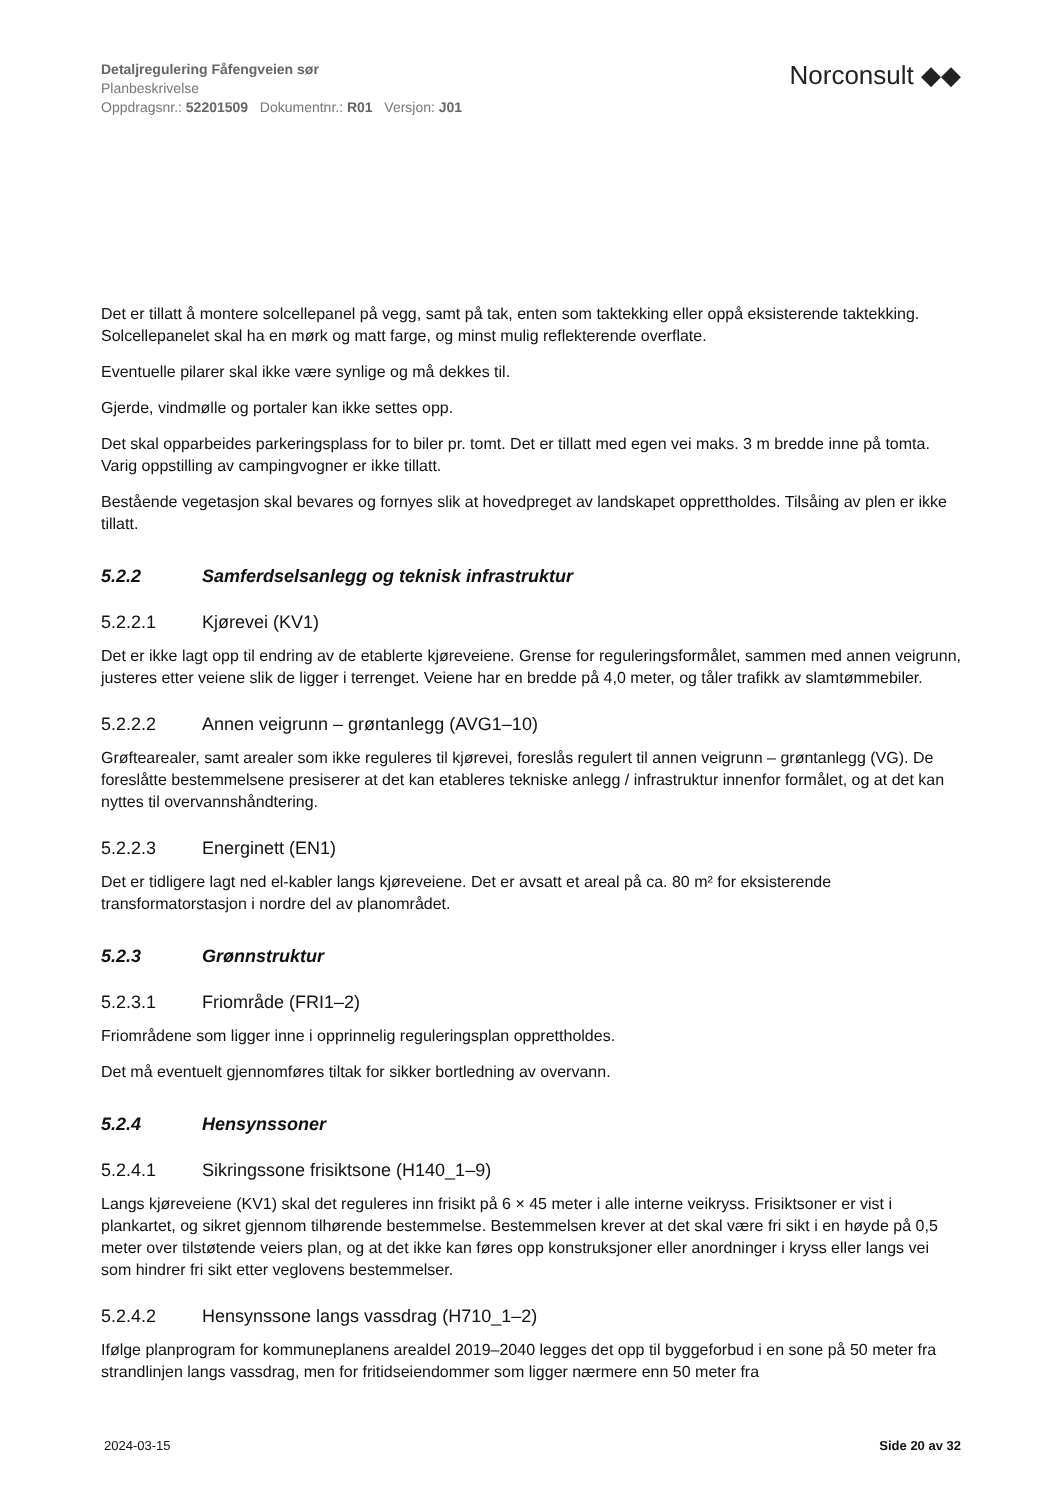Detaljregulering Fåfengveien sør
Planbeskrivelse
Oppdragsnr.: 52201509 Dokumentnr.: R01 Versjon: J01
Norconsult ◆◆
Det er tillatt å montere solcellepanel på vegg, samt på tak, enten som taktekking eller oppå eksisterende taktekking. Solcellepanelet skal ha en mørk og matt farge, og minst mulig reflekterende overflate.
Eventuelle pilarer skal ikke være synlige og må dekkes til.
Gjerde, vindmølle og portaler kan ikke settes opp.
Det skal opparbeides parkeringsplass for to biler pr. tomt. Det er tillatt med egen vei maks. 3 m bredde inne på tomta. Varig oppstilling av campingvogner er ikke tillatt.
Bestående vegetasjon skal bevares og fornyes slik at hovedpreget av landskapet opprettholdes. Tilsåing av plen er ikke tillatt.
5.2.2 Samferdselsanlegg og teknisk infrastruktur
5.2.2.1 Kjørevei (KV1)
Det er ikke lagt opp til endring av de etablerte kjøreveiene. Grense for reguleringsformålet, sammen med annen veigrunn, justeres etter veiene slik de ligger i terrenget. Veiene har en bredde på 4,0 meter, og tåler trafikk av slamtømmebiler.
5.2.2.2 Annen veigrunn – grøntanlegg (AVG1–10)
Grøftearealer, samt arealer som ikke reguleres til kjørevei, foreslås regulert til annen veigrunn – grøntanlegg (VG). De foreslåtte bestemmelsene presiserer at det kan etableres tekniske anlegg / infrastruktur innenfor formålet, og at det kan nyttes til overvannshåndtering.
5.2.2.3 Energinett (EN1)
Det er tidligere lagt ned el-kabler langs kjøreveiene. Det er avsatt et areal på ca. 80 m² for eksisterende transformatorstasjon i nordre del av planområdet.
5.2.3 Grønnstruktur
5.2.3.1 Friområde (FRI1–2)
Friområdene som ligger inne i opprinnelig reguleringsplan opprettholdes.
Det må eventuelt gjennomføres tiltak for sikker bortledning av overvann.
5.2.4 Hensynssoner
5.2.4.1 Sikringssone frisiktsone (H140_1–9)
Langs kjøreveiene (KV1) skal det reguleres inn frisikt på 6 × 45 meter i alle interne veikryss. Frisiktsoner er vist i plankartet, og sikret gjennom tilhørende bestemmelse. Bestemmelsen krever at det skal være fri sikt i en høyde på 0,5 meter over tilstøtende veiers plan, og at det ikke kan føres opp konstruksjoner eller anordninger i kryss eller langs vei som hindrer fri sikt etter veglovens bestemmelser.
5.2.4.2 Hensynssone langs vassdrag (H710_1–2)
Ifølge planprogram for kommuneplanens arealdel 2019–2040 legges det opp til byggeforbud i en sone på 50 meter fra strandlinjen langs vassdrag, men for fritidseiendommer som ligger nærmere enn 50 meter fra
2024-03-15 Side 20 av 32